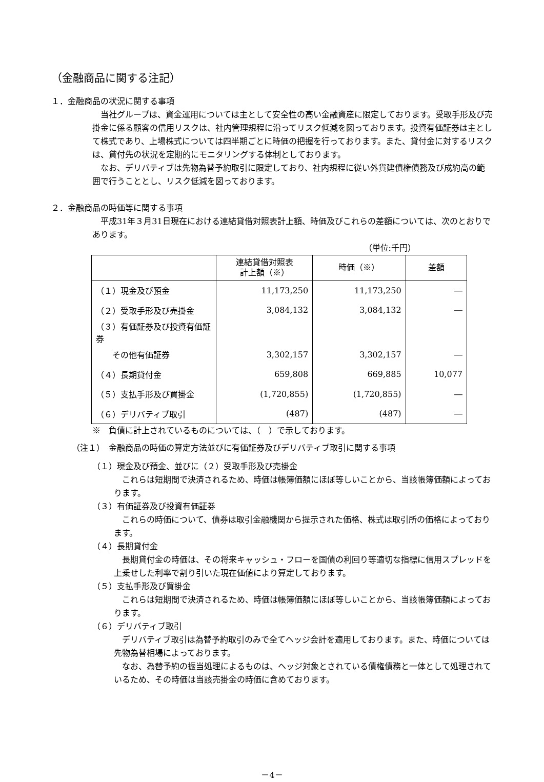（金融商品に関する注記）
１．金融商品の状況に関する事項
　当社グループは、資金運用については主として安全性の高い金融資産に限定しております。受取手形及び売掛金に係る顧客の信用リスクは、社内管理規程に沿ってリスク低減を図っております。投資有価証券は主として株式であり、上場株式については四半期ごとに時価の把握を行っております。また、貸付金に対するリスクは、貸付先の状況を定期的にモニタリングする体制としております。
　なお、デリバティブは先物為替予約取引に限定しており、社内規程に従い外貨建債権債務及び成約高の範囲で行うこととし、リスク低減を図っております。
２．金融商品の時価等に関する事項
　平成31年３月31日現在における連結貸借対照表計上額、時価及びこれらの差額については、次のとおりであります。
（単位:千円）
| | 連結貸借対照表 計上額（※） | 時価（※） | 差額 |
| --- | --- | --- | --- |
| （１）現金及び預金 | 11,173,250 | 11,173,250 | ― |
| （２）受取手形及び売掛金 | 3,084,132 | 3,084,132 | ― |
| （３）有価証券及び投資有価証券 | | | |
| その他有価証券 | 3,302,157 | 3,302,157 | ― |
| （４）長期貸付金 | 659,808 | 669,885 | 10,077 |
| （５）支払手形及び買掛金 | (1,720,855) | (1,720,855) | ― |
| （６）デリバティブ取引 | (487) | (487) | ― |
※　負債に計上されているものについては、（　）で示しております。
（注１）　金融商品の時価の算定方法並びに有価証券及びデリバティブ取引に関する事項
（１）現金及び預金、並びに（２）受取手形及び売掛金
　これらは短期間で決済されるため、時価は帳簿価額にほぼ等しいことから、当該帳簿価額によっております。
（３）有価証券及び投資有価証券
　これらの時価について、債券は取引金融機関から提示された価格、株式は取引所の価格によっております。
（４）長期貸付金
　長期貸付金の時価は、その将来キャッシュ・フローを国債の利回り等適切な指標に信用スプレッドを上乗せした利率で割り引いた現在価値により算定しております。
（５）支払手形及び買掛金
　これらは短期間で決済されるため、時価は帳簿価額にほぼ等しいことから、当該帳簿価額によっております。
（６）デリバティブ取引
　デリバティブ取引は為替予約取引のみで全てヘッジ会計を適用しております。また、時価については先物為替相場によっております。
　なお、為替予約の振当処理によるものは、ヘッジ対象とされている債権債務と一体として処理されているため、その時価は当該売掛金の時価に含めております。
－4－